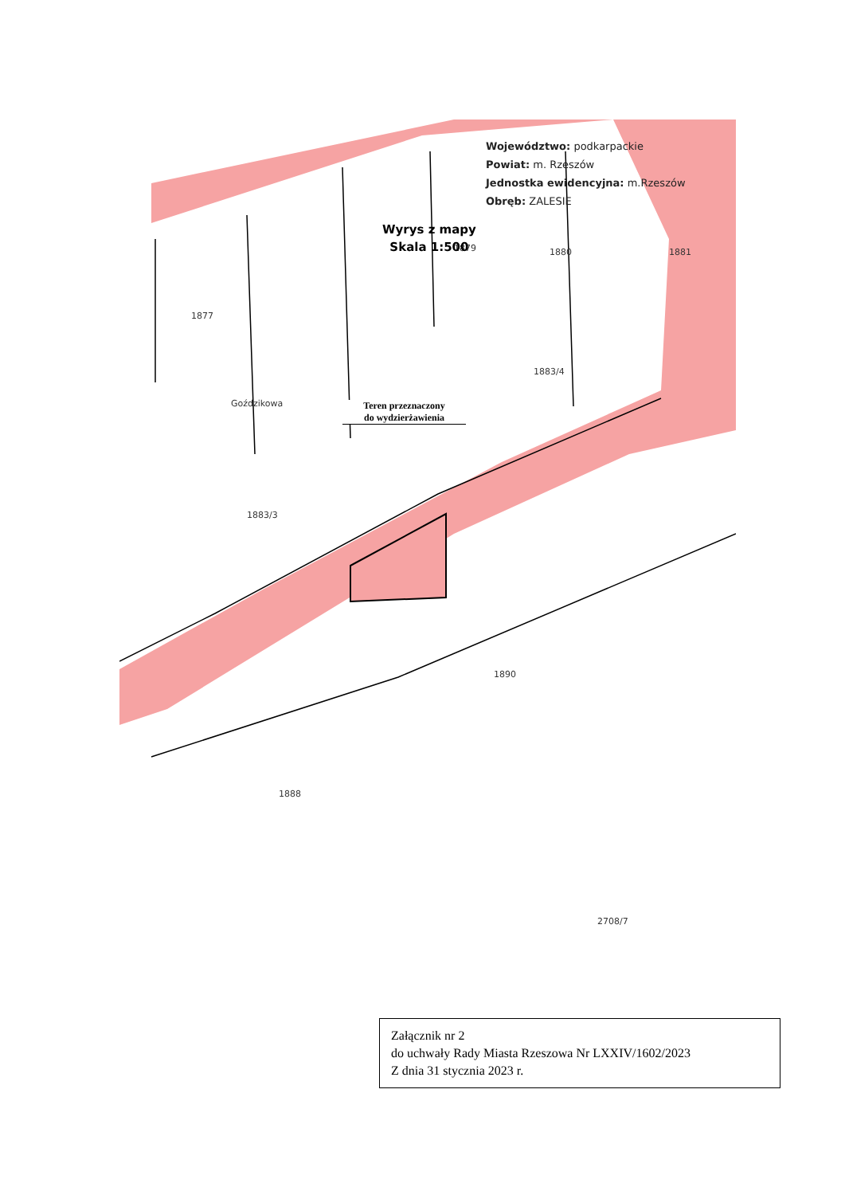Goździkowa
1879
1880
1881
1877
1883/4
1883/3
1890
1888
2708/7
Województwo: podkarpackie
Powiat: m. Rzeszów
Jednostka ewidencyjna: m.Rzeszów
Obręb: ZALESIE
Wyrys z mapy
Skala 1:500
Teren przeznaczony
do wydzierżawienia
Załącznik nr 2
do uchwały Rady Miasta Rzeszowa Nr LXXIV/1602/2023
Z dnia 31 stycznia 2023 r.